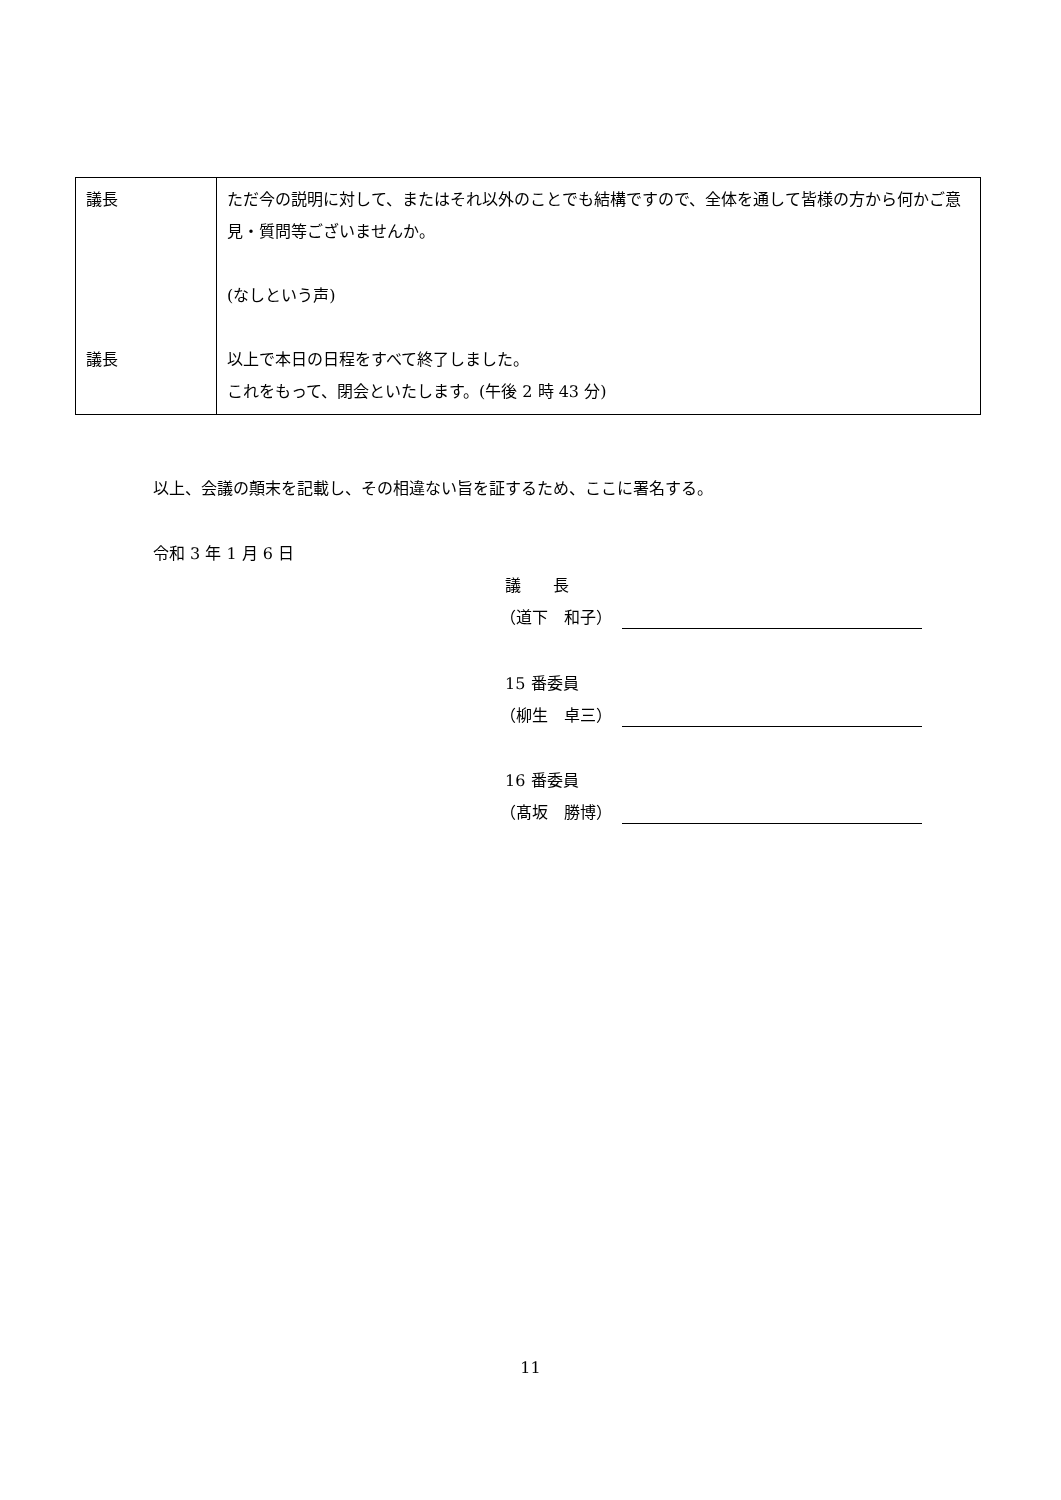| 議長 議長 | ただ今の説明に対して、またはそれ以外のことでも結構ですので、全体を通して皆様の方から何かご意見・質問等ございませんか。 (なしという声) 以上で本日の日程をすべて終了しました。 これをもって、閉会といたします。(午後 2 時 43 分) |
以上、会議の顛末を記載し、その相違ない旨を証するため、ここに署名する。
令和 3 年 1 月 6 日
議　　長
（道下　和子）
15 番委員
（柳生　卓三）
16 番委員
（髙坂　勝博）
11